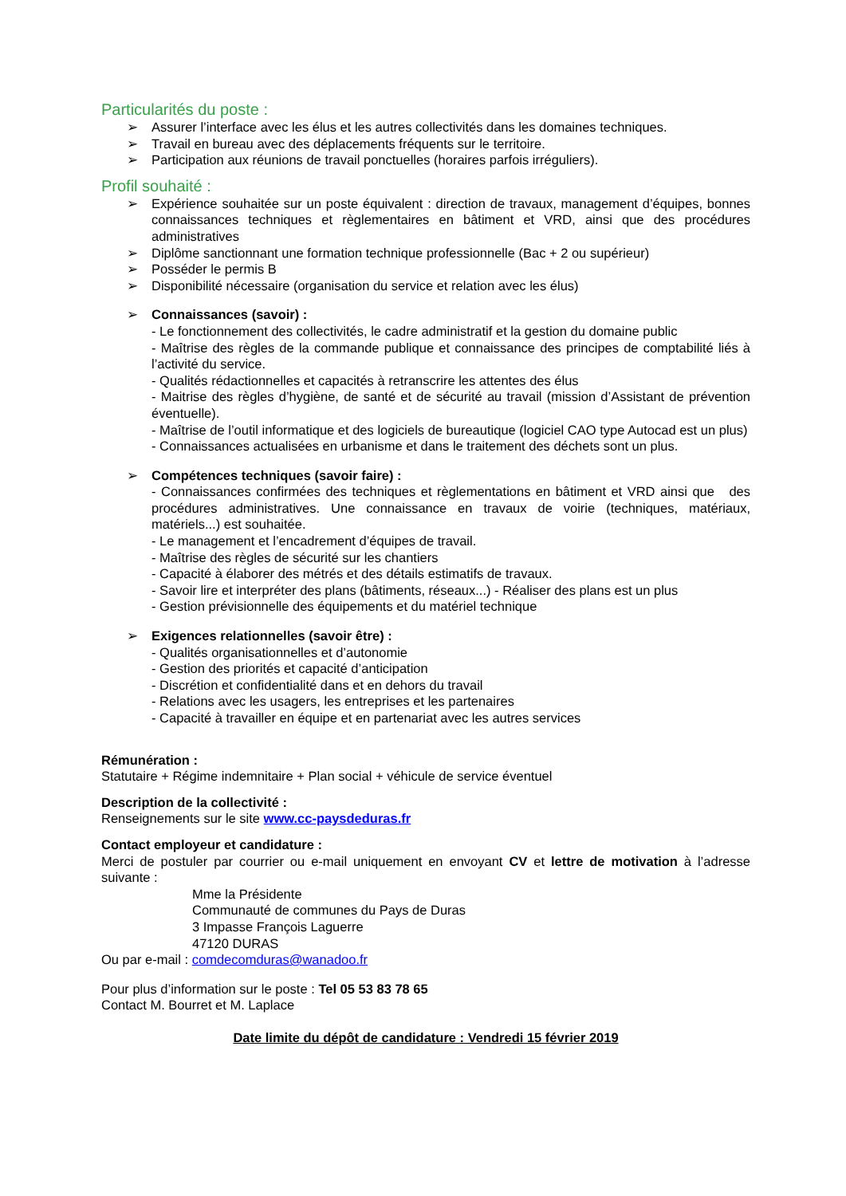Particularités du poste :
➢ Assurer l’interface avec les élus et les autres collectivités dans les domaines techniques.
➢ Travail en bureau avec des déplacements fréquents sur le territoire.
➢ Participation aux réunions de travail ponctuelles (horaires parfois irréguliers).
Profil souhaité :
➢ Expérience souhaitée sur un poste équivalent : direction de travaux, management d’équipes, bonnes connaissances techniques et règlementaires en bâtiment et VRD, ainsi que des procédures administratives
➢ Diplôme sanctionnant une formation technique professionnelle (Bac + 2 ou supérieur)
➢ Posséder le permis B
➢ Disponibilité nécessaire (organisation du service et relation avec les élus)
➢ Connaissances (savoir) :
- Le fonctionnement des collectivités, le cadre administratif et la gestion du domaine public
- Maîtrise des règles de la commande publique et connaissance des principes de comptabilité liés à l’activité du service.
- Qualités rédactionnelles et capacités à retranscrire les attentes des élus
- Maitrise des règles d’hygiène, de santé et de sécurité au travail (mission d’Assistant de prévention éventuelle).
- Maîtrise de l’outil informatique et des logiciels de bureautique (logiciel CAO type Autocad est un plus)
- Connaissances actualisées en urbanisme et dans le traitement des déchets sont un plus.
➢ Compétences techniques (savoir faire) :
- Connaissances confirmées des techniques et règlementations en bâtiment et VRD ainsi que des procédures administratives. Une connaissance en travaux de voirie (techniques, matériaux, matériels...) est souhaitée.
- Le management et l’encadrement d’équipes de travail.
- Maîtrise des règles de sécurité sur les chantiers
- Capacité à élaborer des métrés et des détails estimatifs de travaux.
- Savoir lire et interpréter des plans (bâtiments, réseaux...) - Réaliser des plans est un plus
- Gestion prévisionnelle des équipements et du matériel technique
➢ Exigences relationnelles (savoir être) :
- Qualités organisationnelles et d’autonomie
- Gestion des priorités et capacité d’anticipation
- Discrétion et confidentialité dans et en dehors du travail
- Relations avec les usagers, les entreprises et les partenaires
- Capacité à travailler en équipe et en partenariat avec les autres services
Rémunération :
Statutaire + Régime indemnitaire + Plan social + véhicule de service éventuel
Description de la collectivité :
Renseignements sur le site www.cc-paysdeduras.fr
Contact employeur et candidature :
Merci de postuler par courrier ou e-mail uniquement en envoyant CV et lettre de motivation à l’adresse suivante :
Mme la Présidente
Communauté de communes du Pays de Duras
3 Impasse François Laguerre
47120 DURAS
Ou par e-mail : comdecomduras@wanadoo.fr
Pour plus d’information sur le poste : Tel 05 53 83 78 65
Contact M. Bourret et M. Laplace
Date limite du dépôt de candidature : Vendredi 15 février 2019